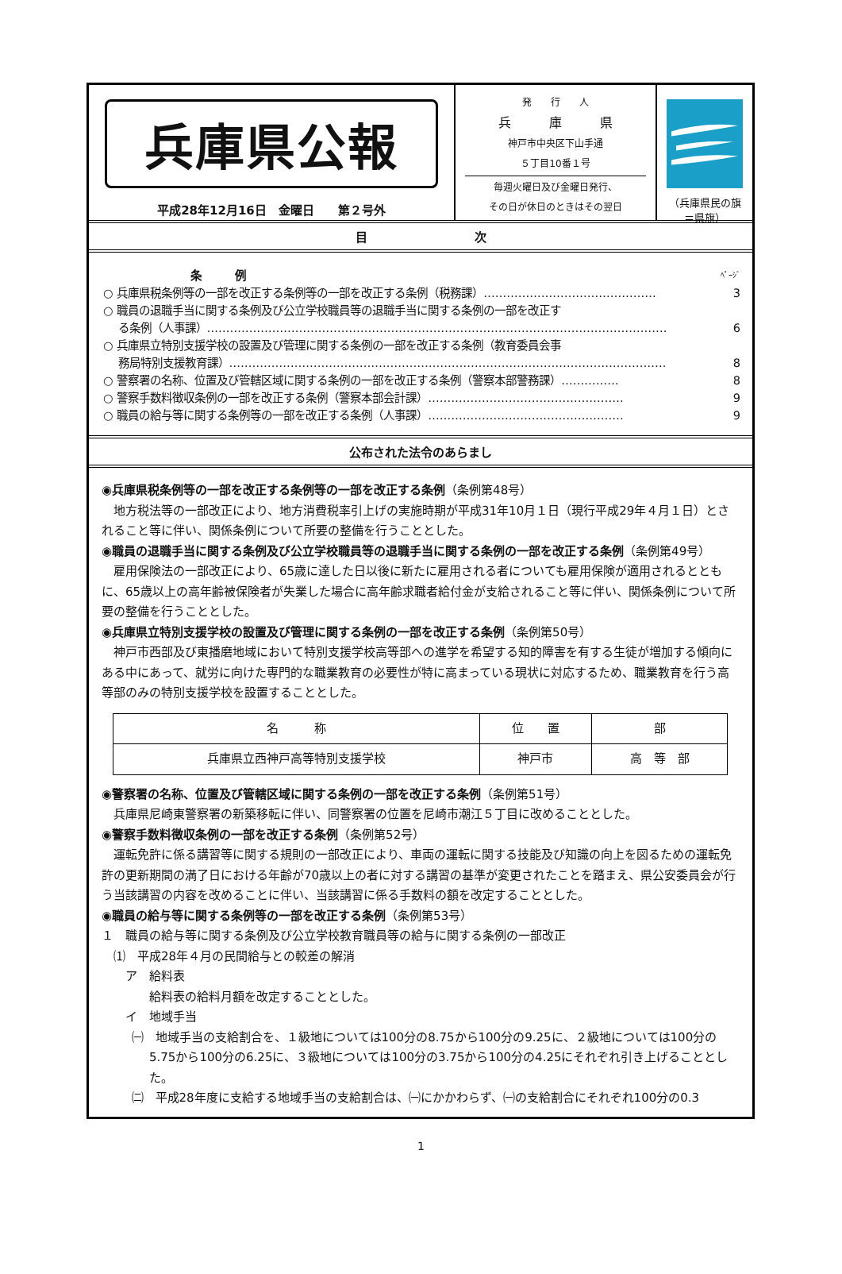兵庫県公報
平成28年12月16日　金曜日　　第２号外
発　　行　　人
兵　　　庫　　　県
神戸市中央区下山手通
５丁目10番１号
毎週火曜日及び金曜日発行、
その日が休日のときはその翌日
（兵庫県民の旗＝県旗）
目　　　　　　　　　次
条　　　例 ﾍﾟｰｼﾞ
○ 兵庫県税条例等の一部を改正する条例等の一部を改正する条例（税務課）……………………………………… 3
○ 職員の退職手当に関する条例及び公立学校職員等の退職手当に関する条例の一部を改正す
　 る条例（人事課）………………………………………………………………………………………………………… 6
○ 兵庫県立特別支援学校の設置及び管理に関する条例の一部を改正する条例（教育委員会事
　 務局特別支援教育課）…………………………………………………………………………………………………… 8
○ 警察署の名称、位置及び管轄区域に関する条例の一部を改正する条例（警察本部警務課）…………… 8
○ 警察手数料徴収条例の一部を改正する条例（警察本部会計課）…………………………………………… 9
○ 職員の給与等に関する条例等の一部を改正する条例（人事課）…………………………………………… 9
公布された法令のあらまし
◉兵庫県税条例等の一部を改正する条例等の一部を改正する条例（条例第48号）
地方税法等の一部改正により、地方消費税率引上げの実施時期が平成31年10月１日（現行平成29年４月１日）とされること等に伴い、関係条例について所要の整備を行うこととした。
◉職員の退職手当に関する条例及び公立学校職員等の退職手当に関する条例の一部を改正する条例（条例第49号）
雇用保険法の一部改正により、65歳に達した日以後に新たに雇用される者についても雇用保険が適用されるとともに、65歳以上の高年齢被保険者が失業した場合に高年齢求職者給付金が支給されること等に伴い、関係条例について所要の整備を行うこととした。
◉兵庫県立特別支援学校の設置及び管理に関する条例の一部を改正する条例（条例第50号）
神戸市西部及び東播磨地域において特別支援学校高等部への進学を希望する知的障害を有する生徒が増加する傾向にある中にあって、就労に向けた専門的な職業教育の必要性が特に高まっている現状に対応するため、職業教育を行う高等部のみの特別支援学校を設置することとした。
| 名 称 | 位 置 | 部 |
| --- | --- | --- |
| 兵庫県立西神戸高等特別支援学校 | 神戸市 | 高 等 部 |
◉警察署の名称、位置及び管轄区域に関する条例の一部を改正する条例（条例第51号）
兵庫県尼崎東警察署の新築移転に伴い、同警察署の位置を尼崎市潮江５丁目に改めることとした。
◉警察手数料徴収条例の一部を改正する条例（条例第52号）
運転免許に係る講習等に関する規則の一部改正により、車両の運転に関する技能及び知識の向上を図るための運転免許の更新期間の満了日における年齢が70歳以上の者に対する講習の基準が変更されたことを踏まえ、県公安委員会が行う当該講習の内容を改めることに伴い、当該講習に係る手数料の額を改定することとした。
◉職員の給与等に関する条例等の一部を改正する条例（条例第53号）
１　職員の給与等に関する条例及び公立学校教育職員等の給与に関する条例の一部改正
⑴　平成28年４月の民間給与との較差の解消
ア　給料表
給料表の給料月額を改定することとした。
イ　地域手当
㈠　地域手当の支給割合を、１級地については100分の8.75から100分の9.25に、２級地については100分の5.75から100分の6.25に、３級地については100分の3.75から100分の4.25にそれぞれ引き上げることとした。
㈡　平成28年度に支給する地域手当の支給割合は、㈠にかかわらず、㈠の支給割合にそれぞれ100分の0.3
1